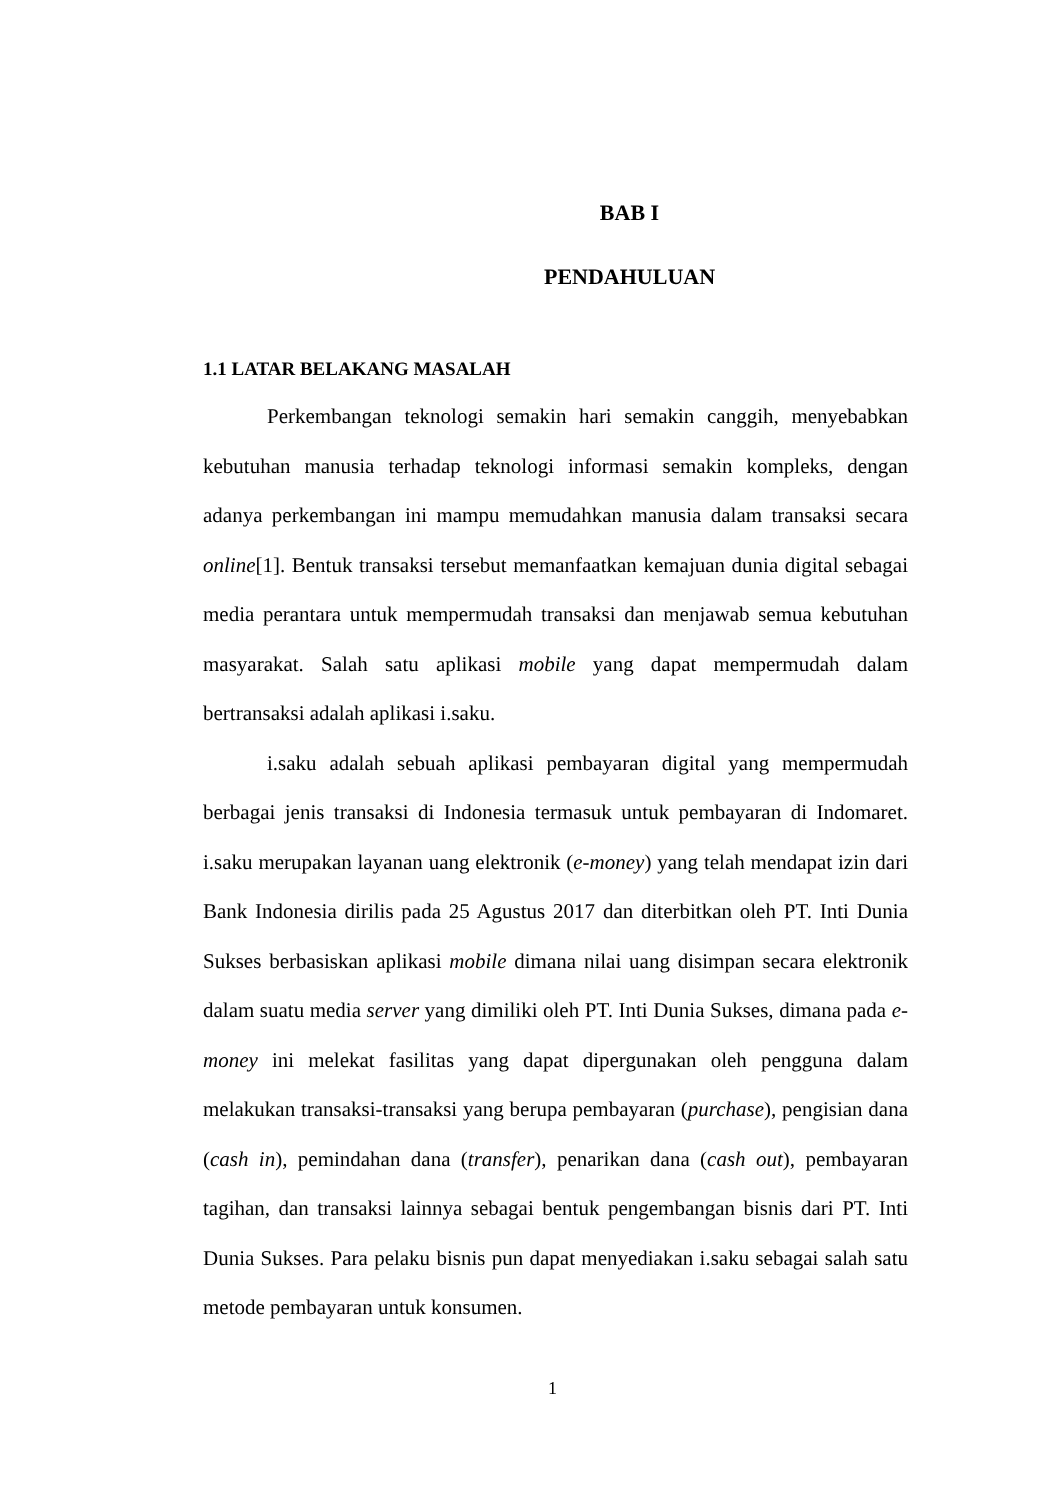BAB I
PENDAHULUAN
1.1 LATAR BELAKANG MASALAH
Perkembangan teknologi semakin hari semakin canggih, menyebabkan kebutuhan manusia terhadap teknologi informasi semakin kompleks, dengan adanya perkembangan ini mampu memudahkan manusia dalam transaksi secara online[1]. Bentuk transaksi tersebut memanfaatkan kemajuan dunia digital sebagai media perantara untuk mempermudah transaksi dan menjawab semua kebutuhan masyarakat. Salah satu aplikasi mobile yang dapat mempermudah dalam bertransaksi adalah aplikasi i.saku.
i.saku adalah sebuah aplikasi pembayaran digital yang mempermudah berbagai jenis transaksi di Indonesia termasuk untuk pembayaran di Indomaret. i.saku merupakan layanan uang elektronik (e-money) yang telah mendapat izin dari Bank Indonesia dirilis pada 25 Agustus 2017 dan diterbitkan oleh PT. Inti Dunia Sukses berbasiskan aplikasi mobile dimana nilai uang disimpan secara elektronik dalam suatu media server yang dimiliki oleh PT. Inti Dunia Sukses, dimana pada e-money ini melekat fasilitas yang dapat dipergunakan oleh pengguna dalam melakukan transaksi-transaksi yang berupa pembayaran (purchase), pengisian dana (cash in), pemindahan dana (transfer), penarikan dana (cash out), pembayaran tagihan, dan transaksi lainnya sebagai bentuk pengembangan bisnis dari PT. Inti Dunia Sukses. Para pelaku bisnis pun dapat menyediakan i.saku sebagai salah satu metode pembayaran untuk konsumen.
1